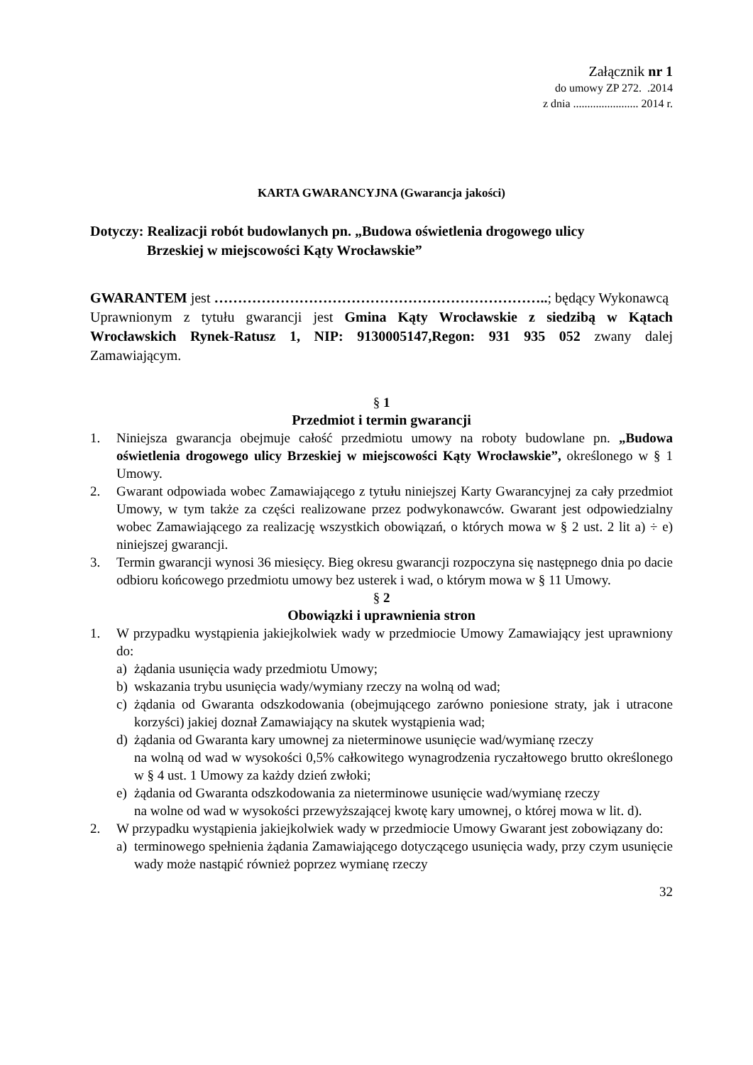Załącznik nr 1
do umowy ZP 272. .2014
z dnia ....................... 2014 r.
KARTA GWARANCYJNA (Gwarancja jakości)
Dotyczy: Realizacji robót budowlanych pn. „Budowa oświetlenia drogowego ulicy
Brzeskiej w miejscowości Kąty Wrocławskie”
GWARANTEM jest ……………………………………………………………..; będący Wykonawcą
Uprawnionym z tytułu gwarancji jest Gmina Kąty Wrocławskie z siedzibą w Kątach Wrocławskich Rynek-Ratusz 1, NIP: 9130005147,Regon: 931 935 052 zwany dalej Zamawiającym.
§ 1
Przedmiot i termin gwarancji
1. Niniejsza gwarancja obejmuje całość przedmiotu umowy na roboty budowlane pn. „Budowa oświetlenia drogowego ulicy Brzeskiej w miejscowości Kąty Wrocławskie”, określonego w § 1 Umowy.
2. Gwarant odpowiada wobec Zamawiającego z tytułu niniejszej Karty Gwarancyjnej za cały przedmiot Umowy, w tym także za części realizowane przez podwykonawców. Gwarant jest odpowiedzialny wobec Zamawiającego za realizację wszystkich obowiązań, o których mowa w § 2 ust. 2 lit a) ÷ e) niniejszej gwarancji.
3. Termin gwarancji wynosi 36 miesięcy. Bieg okresu gwarancji rozpoczyna się następnego dnia po dacie odbioru końcowego przedmiotu umowy bez usterek i wad, o którym mowa w § 11 Umowy.
§ 2
Obowiązki i uprawnienia stron
1. W przypadku wystąpienia jakiejkolwiek wady w przedmiocie Umowy Zamawiający jest uprawniony do:
a) żądania usunięcia wady przedmiotu Umowy;
b) wskazania trybu usunięcia wady/wymiany rzeczy na wolną od wad;
c) żądania od Gwaranta odszkodowania (obejmującego zarówno poniesione straty, jak i utracone korzyści) jakiej doznał Zamawiający na skutek wystąpienia wad;
d) żądania od Gwaranta kary umownej za nieterminowe usunięcie wad/wymianę rzeczy
na wolną od wad w wysokości 0,5% całkowitego wynagrodzenia ryczałtowego brutto określonego w § 4 ust. 1 Umowy za każdy dzień zwłoki;
e) żądania od Gwaranta odszkodowania za nieterminowe usunięcie wad/wymianę rzeczy
na wolne od wad w wysokości przewyższającej kwotę kary umownej, o której mowa w lit. d).
2. W przypadku wystąpienia jakiejkolwiek wady w przedmiocie Umowy Gwarant jest zobowiązany do:
a) terminowego spełnienia żądania Zamawiającego dotyczącego usunięcia wady, przy czym usunięcie wady może nastąpić również poprzez wymianę rzeczy
32